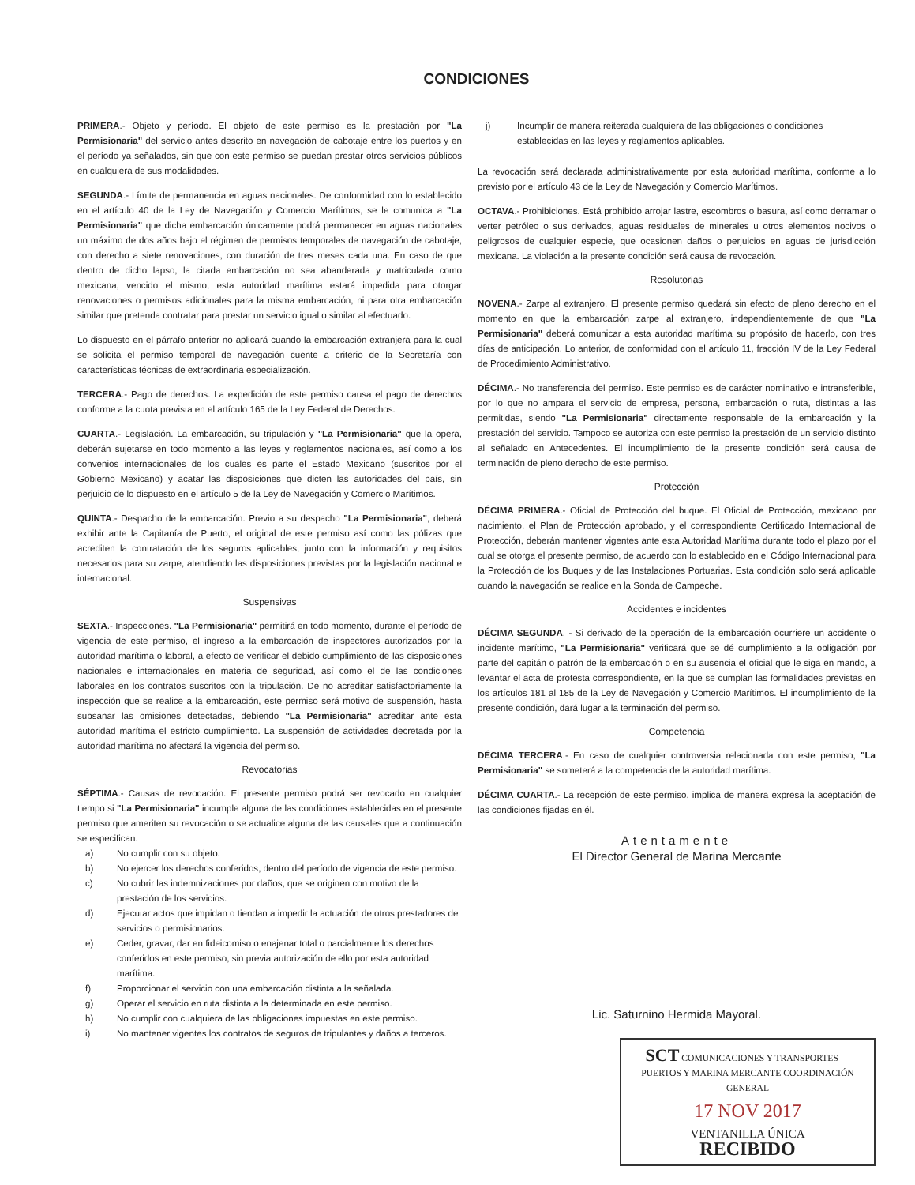CONDICIONES
PRIMERA.- Objeto y período. El objeto de este permiso es la prestación por "La Permisionaria" del servicio antes descrito en navegación de cabotaje entre los puertos y en el período ya señalados, sin que con este permiso se puedan prestar otros servicios públicos en cualquiera de sus modalidades.
SEGUNDA.- Límite de permanencia en aguas nacionales. De conformidad con lo establecido en el artículo 40 de la Ley de Navegación y Comercio Marítimos, se le comunica a "La Permisionaria" que dicha embarcación únicamente podrá permanecer en aguas nacionales un máximo de dos años bajo el régimen de permisos temporales de navegación de cabotaje, con derecho a siete renovaciones, con duración de tres meses cada una. En caso de que dentro de dicho lapso, la citada embarcación no sea abanderada y matriculada como mexicana, vencido el mismo, esta autoridad marítima estará impedida para otorgar renovaciones o permisos adicionales para la misma embarcación, ni para otra embarcación similar que pretenda contratar para prestar un servicio igual o similar al efectuado.
Lo dispuesto en el párrafo anterior no aplicará cuando la embarcación extranjera para la cual se solicita el permiso temporal de navegación cuente a criterio de la Secretaría con características técnicas de extraordinaria especialización.
TERCERA.- Pago de derechos. La expedición de este permiso causa el pago de derechos conforme a la cuota prevista en el artículo 165 de la Ley Federal de Derechos.
CUARTA.- Legislación. La embarcación, su tripulación y "La Permisionaria" que la opera, deberán sujetarse en todo momento a las leyes y reglamentos nacionales, así como a los convenios internacionales de los cuales es parte el Estado Mexicano (suscritos por el Gobierno Mexicano) y acatar las disposiciones que dicten las autoridades del país, sin perjuicio de lo dispuesto en el artículo 5 de la Ley de Navegación y Comercio Marítimos.
QUINTA.- Despacho de la embarcación. Previo a su despacho "La Permisionaria", deberá exhibir ante la Capitanía de Puerto, el original de este permiso así como las pólizas que acrediten la contratación de los seguros aplicables, junto con la información y requisitos necesarios para su zarpe, atendiendo las disposiciones previstas por la legislación nacional e internacional.
Suspensivas
SEXTA.- Inspecciones. "La Permisionaria" permitirá en todo momento, durante el período de vigencia de este permiso, el ingreso a la embarcación de inspectores autorizados por la autoridad marítima o laboral, a efecto de verificar el debido cumplimiento de las disposiciones nacionales e internacionales en materia de seguridad, así como el de las condiciones laborales en los contratos suscritos con la tripulación. De no acreditar satisfactoriamente la inspección que se realice a la embarcación, este permiso será motivo de suspensión, hasta subsanar las omisiones detectadas, debiendo "La Permisionaria" acreditar ante esta autoridad marítima el estricto cumplimiento. La suspensión de actividades decretada por la autoridad marítima no afectará la vigencia del permiso.
Revocatorias
SÉPTIMA.- Causas de revocación. El presente permiso podrá ser revocado en cualquier tiempo si "La Permisionaria" incumple alguna de las condiciones establecidas en el presente permiso que ameriten su revocación o se actualice alguna de las causales que a continuación se especifican:
a) No cumplir con su objeto.
b) No ejercer los derechos conferidos, dentro del período de vigencia de este permiso.
c) No cubrir las indemnizaciones por daños, que se originen con motivo de la prestación de los servicios.
d) Ejecutar actos que impidan o tiendan a impedir la actuación de otros prestadores de servicios o permisionarios.
e) Ceder, gravar, dar en fideicomiso o enajenar total o parcialmente los derechos conferidos en este permiso, sin previa autorización de ello por esta autoridad marítima.
f) Proporcionar el servicio con una embarcación distinta a la señalada.
g) Operar el servicio en ruta distinta a la determinada en este permiso.
h) No cumplir con cualquiera de las obligaciones impuestas en este permiso.
i) No mantener vigentes los contratos de seguros de tripulantes y daños a terceros.
j) Incumplir de manera reiterada cualquiera de las obligaciones o condiciones establecidas en las leyes y reglamentos aplicables.
La revocación será declarada administrativamente por esta autoridad marítima, conforme a lo previsto por el artículo 43 de la Ley de Navegación y Comercio Marítimos.
OCTAVA.- Prohibiciones. Está prohibido arrojar lastre, escombros o basura, así como derramar o verter petróleo o sus derivados, aguas residuales de minerales u otros elementos nocivos o peligrosos de cualquier especie, que ocasionen daños o perjuicios en aguas de jurisdicción mexicana. La violación a la presente condición será causa de revocación.
Resolutorias
NOVENA.- Zarpe al extranjero. El presente permiso quedará sin efecto de pleno derecho en el momento en que la embarcación zarpe al extranjero, independientemente de que "La Permisionaria" deberá comunicar a esta autoridad marítima su propósito de hacerlo, con tres días de anticipación. Lo anterior, de conformidad con el artículo 11, fracción IV de la Ley Federal de Procedimiento Administrativo.
DÉCIMA.- No transferencia del permiso. Este permiso es de carácter nominativo e intransferible, por lo que no ampara el servicio de empresa, persona, embarcación o ruta, distintas a las permitidas, siendo "La Permisionaria" directamente responsable de la embarcación y la prestación del servicio. Tampoco se autoriza con este permiso la prestación de un servicio distinto al señalado en Antecedentes. El incumplimiento de la presente condición será causa de terminación de pleno derecho de este permiso.
Protección
DÉCIMA PRIMERA.- Oficial de Protección del buque. El Oficial de Protección, mexicano por nacimiento, el Plan de Protección aprobado, y el correspondiente Certificado Internacional de Protección, deberán mantener vigentes ante esta Autoridad Marítima durante todo el plazo por el cual se otorga el presente permiso, de acuerdo con lo establecido en el Código Internacional para la Protección de los Buques y de las Instalaciones Portuarias. Esta condición solo será aplicable cuando la navegación se realice en la Sonda de Campeche.
Accidentes e incidentes
DÉCIMA SEGUNDA. - Si derivado de la operación de la embarcación ocurriere un accidente o incidente marítimo, "La Permisionaria" verificará que se dé cumplimiento a la obligación por parte del capitán o patrón de la embarcación o en su ausencia el oficial que le siga en mando, a levantar el acta de protesta correspondiente, en la que se cumplan las formalidades previstas en los artículos 181 al 185 de la Ley de Navegación y Comercio Marítimos. El incumplimiento de la presente condición, dará lugar a la terminación del permiso.
Competencia
DÉCIMA TERCERA.- En caso de cualquier controversia relacionada con este permiso, "La Permisionaria" se someterá a la competencia de la autoridad marítima.
DÉCIMA CUARTA.- La recepción de este permiso, implica de manera expresa la aceptación de las condiciones fijadas en él.
Atentamente
El Director General de Marina Mercante
Lic. Saturnino Hermida Mayoral.
SCT COMUNICACIONES Y TRANSPORTES — PUERTOS Y MARINA MERCANTE COORDINACIÓN GENERAL
17 NOV 2017
VENTANILLA ÚNICA
RECIBIDO